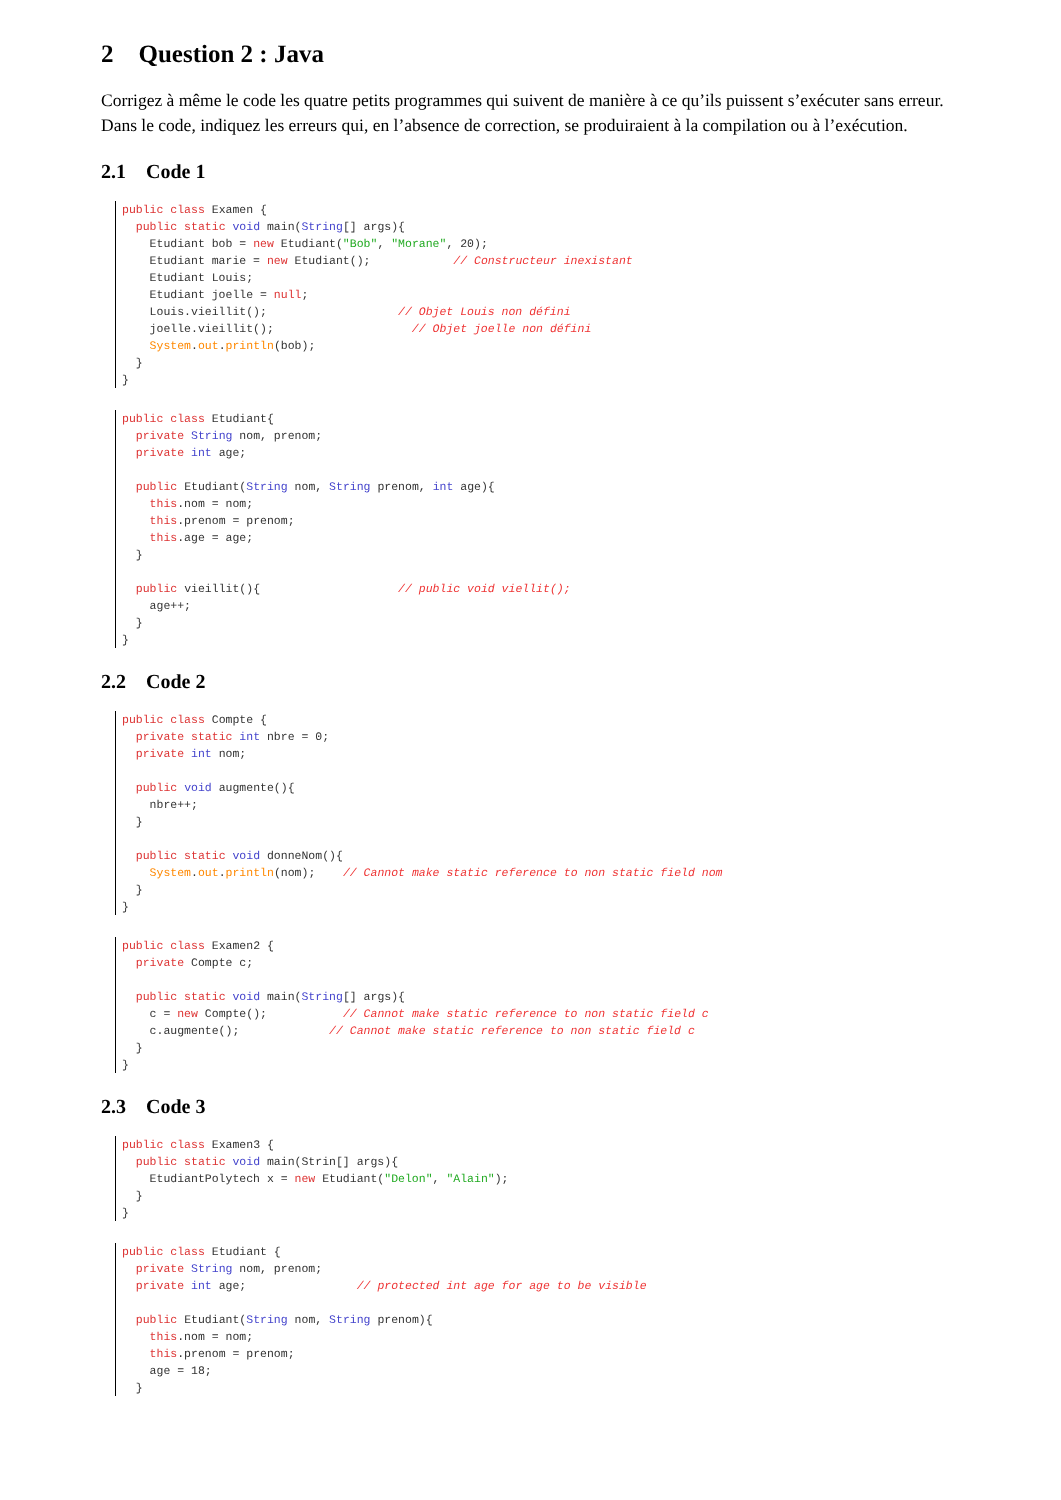2 Question 2 : Java
Corrigez à même le code les quatre petits programmes qui suivent de manière à ce qu’ils puissent s’exécuter sans erreur. Dans le code, indiquez les erreurs qui, en l’absence de correction, se produiraient à la compilation ou à l’exécution.
2.1 Code 1
public class Examen {
  public static void main(String[] args){
    Etudiant bob = new Etudiant("Bob", "Morane", 20);
    Etudiant marie = new Etudiant();            // Constructeur inexistant
    Etudiant Louis;
    Etudiant joelle = null;
    Louis.vieillit();                   // Objet Louis non défini
    joelle.vieillit();                    // Objet joelle non défini
    System.out.println(bob);
  }
}
public class Etudiant{
  private String nom, prenom;
  private int age;

  public Etudiant(String nom, String prenom, int age){
    this.nom = nom;
    this.prenom = prenom;
    this.age = age;
  }

  public vieillit(){                    // public void viellit();
    age++;
  }
}
2.2 Code 2
public class Compte {
  private static int nbre = 0;
  private int nom;

  public void augmente(){
    nbre++;
  }

  public static void donneNom(){
    System.out.println(nom);    // Cannot make static reference to non static field nom
  }
}
public class Examen2 {
  private Compte c;

  public static void main(String[] args){
    c = new Compte();           // Cannot make static reference to non static field c
    c.augmente();             // Cannot make static reference to non static field c
  }
}
2.3 Code 3
public class Examen3 {
  public static void main(Strin[] args){
    EtudiantPolytech x = new Etudiant("Delon", "Alain");
  }
}
public class Etudiant {
  private String nom, prenom;
  private int age;                // protected int age for age to be visible

  public Etudiant(String nom, String prenom){
    this.nom = nom;
    this.prenom = prenom;
    age = 18;
  }